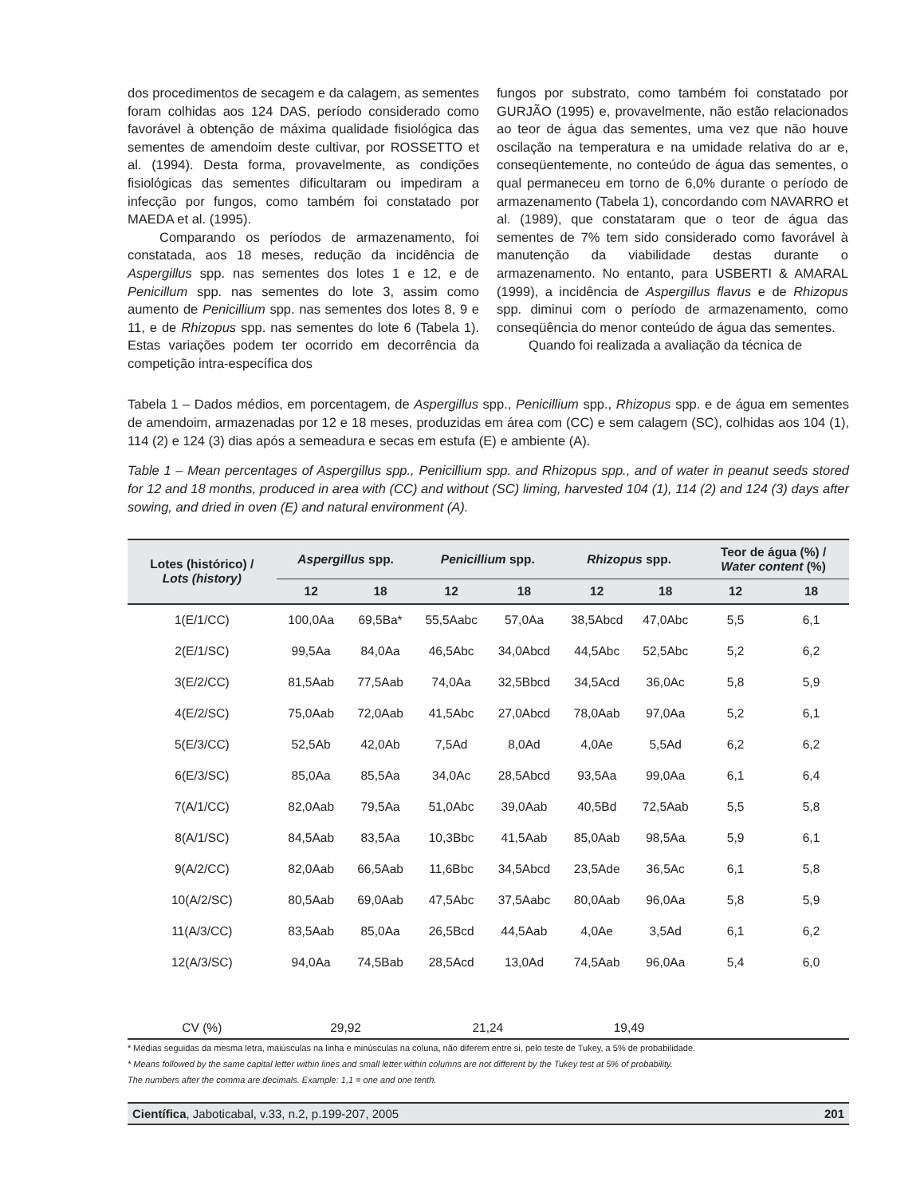dos procedimentos de secagem e da calagem, as sementes foram colhidas aos 124 DAS, período considerado como favorável à obtenção de máxima qualidade fisiológica das sementes de amendoim deste cultivar, por ROSSETTO et al. (1994). Desta forma, provavelmente, as condições fisiológicas das sementes dificultaram ou impediram a infecção por fungos, como também foi constatado por MAEDA et al. (1995).
Comparando os períodos de armazenamento, foi constatada, aos 18 meses, redução da incidência de Aspergillus spp. nas sementes dos lotes 1 e 12, e de Penicillum spp. nas sementes do lote 3, assim como aumento de Penicillium spp. nas sementes dos lotes 8, 9 e 11, e de Rhizopus spp. nas sementes do lote 6 (Tabela 1). Estas variações podem ter ocorrido em decorrência da competição intra-específica dos
fungos por substrato, como também foi constatado por GURJÃO (1995) e, provavelmente, não estão relacionados ao teor de água das sementes, uma vez que não houve oscilação na temperatura e na umidade relativa do ar e, conseqüentemente, no conteúdo de água das sementes, o qual permaneceu em torno de 6,0% durante o período de armazenamento (Tabela 1), concordando com NAVARRO et al. (1989), que constataram que o teor de água das sementes de 7% tem sido considerado como favorável à manutenção da viabilidade destas durante o armazenamento. No entanto, para USBERTI & AMARAL (1999), a incidência de Aspergillus flavus e de Rhizopus spp. diminui com o período de armazenamento, como conseqüência do menor conteúdo de água das sementes.
Quando foi realizada a avaliação da técnica de
Tabela 1 – Dados médios, em porcentagem, de Aspergillus spp., Penicillium spp., Rhizopus spp. e de água em sementes de amendoim, armazenadas por 12 e 18 meses, produzidas em área com (CC) e sem calagem (SC), colhidas aos 104 (1), 114 (2) e 124 (3) dias após a semeadura e secas em estufa (E) e ambiente (A).
Table 1 – Mean percentages of Aspergillus spp., Penicillium spp. and Rhizopus spp., and of water in peanut seeds stored for 12 and 18 months, produced in area with (CC) and without (SC) liming, harvested 104 (1), 114 (2) and 124 (3) days after sowing, and dried in oven (E) and natural environment (A).
| Lotes (histórico) / Lots (history) | Aspergillus spp. | | Penicillium spp. | | Rhizopus spp. | | Teor de água (%) / Water content (%) | |
| --- | --- | --- | --- | --- | --- | --- | --- | --- |
| | 12 | 18 | 12 | 18 | 12 | 18 | 12 | 18 |
| 1(E/1/CC) | 100,0Aa | 69,5Ba* | 55,5Aabc | 57,0Aa | 38,5Abcd | 47,0Abc | 5,5 | 6,1 |
| 2(E/1/SC) | 99,5Aa | 84,0Aa | 46,5Abc | 34,0Abcd | 44,5Abc | 52,5Abc | 5,2 | 6,2 |
| 3(E/2/CC) | 81,5Aab | 77,5Aab | 74,0Aa | 32,5Bbcd | 34,5Acd | 36,0Ac | 5,8 | 5,9 |
| 4(E/2/SC) | 75,0Aab | 72,0Aab | 41,5Abc | 27,0Abcd | 78,0Aab | 97,0Aa | 5,2 | 6,1 |
| 5(E/3/CC) | 52,5Ab | 42,0Ab | 7,5Ad | 8,0Ad | 4,0Ae | 5,5Ad | 6,2 | 6,2 |
| 6(E/3/SC) | 85,0Aa | 85,5Aa | 34,0Ac | 28,5Abcd | 93,5Aa | 99,0Aa | 6,1 | 6,4 |
| 7(A/1/CC) | 82,0Aab | 79,5Aa | 51,0Abc | 39,0Aab | 40,5Bd | 72,5Aab | 5,5 | 5,8 |
| 8(A/1/SC) | 84,5Aab | 83,5Aa | 10,3Bbc | 41,5Aab | 85,0Aab | 98,5Aa | 5,9 | 6,1 |
| 9(A/2/CC) | 82,0Aab | 66,5Aab | 11,6Bbc | 34,5Abcd | 23,5Ade | 36,5Ac | 6,1 | 5,8 |
| 10(A/2/SC) | 80,5Aab | 69,0Aab | 47,5Abc | 37,5Aabc | 80,0Aab | 96,0Aa | 5,8 | 5,9 |
| 11(A/3/CC) | 83,5Aab | 85,0Aa | 26,5Bcd | 44,5Aab | 4,0Ae | 3,5Ad | 6,1 | 6,2 |
| 12(A/3/SC) | 94,0Aa | 74,5Bab | 28,5Acd | 13,0Ad | 74,5Aab | 96,0Aa | 5,4 | 6,0 |
| CV (%) | 29,92 | | 21,24 | | 19,49 | | | |
* Médias seguidas da mesma letra, maiúsculas na linha e minúsculas na coluna, não diferem entre si, pelo teste de Tukey, a 5% de probabilidade.
* Means followed by the same capital letter within lines and small letter within columns are not different by the Tukey test at 5% of probability.
The numbers after the comma are decimals. Example: 1,1 = one and one tenth.
Científica, Jaboticabal, v.33, n.2, p.199-207, 2005 201